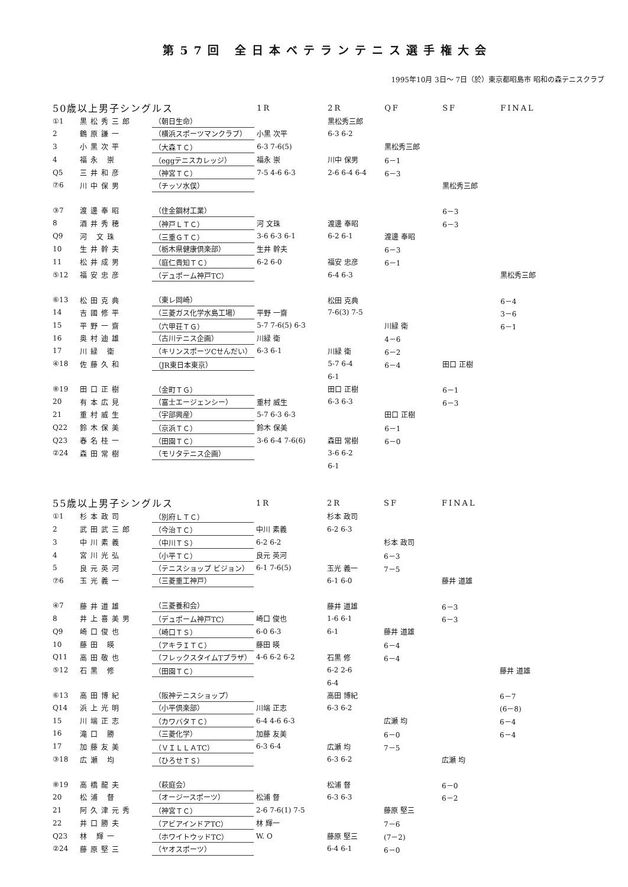第57回 全日本ベテランテニス選手権大会
1995年10月 3日～ 7日（於）東京都昭島市 昭和の森テニスクラブ
| 50歳以上男子シングルス | | | 1R | 2R | QF | SF | FINAL |
| --- | --- | --- | --- | --- | --- | --- | --- |
| ①1 | 黒松秀三郎 | （朝日生命） | | 黒松秀三郎 | | | |
| 2 | 鶴原謙一 | （横浜スポーツマンクラブ） | 小黒 次平 | 6-3 6-2 | | | |
| 3 | 小黒次平 | （大森ＴＣ） | 6-3 7-6(5) | | 黒松秀三郎 | | |
| 4 | 福永 崇 | （eggテニスカレッジ） | 福永 崇 | 川中 保男 | 6－1 | | |
| Q5 | 三井和彦 | （神宮ＴＣ） | 7-5 4-6 6-3 | 2-6 6-4 6-4 | 6－3 | | |
| ⑦6 | 川中保男 | （チッソ水俣） | | | | 黒松秀三郎 | |
| ③7 | 渡邊奉昭 | （住金鋼材工業） | | | | 6－3 | |
| 8 | 酒井秀穂 | （神戸ＬＴＣ） | 河 文珠 | 渡邊 奉昭 | | 6－3 | |
| Q9 | 河 文珠 | （三重ＧＴＣ） | 3-6 6-3 6-1 | 6-2 6-1 | 渡邊 奉昭 | | |
| 10 | 生井幹夫 | （栃木県健康倶楽部） | 生井 幹夫 | | 6－3 | | |
| 11 | 松井成男 | （庭仁貴知ＴＣ） | 6-2 6-0 | 福安 忠彦 | 6－1 | | |
| ⑤12 | 福安忠彦 | （デュポーム神戸TC） | | 6-4 6-3 | | | 黒松秀三郎 |
| ⑥13 | 松田克典 | （東レ岡崎） | | 松田 克典 | | | 6－4 |
| 14 | 吉國修平 | （三菱ガス化学水島工場） | 平野 一齋 | 7-6(3) 7-5 | | | 3－6 |
| 15 | 平野一齋 | （六甲荘ＴＧ） | 5-7 7-6(5) 6-3 | | 川緑 衛 | | 6－1 |
| 16 | 奥村迪雄 | （古川テニス企画） | 川緑 衛 | | 4－6 | | |
| 17 | 川緑 衛 | （キリンスポーツCせんだい） | 6-3 6-1 | 川緑 衛 | 6－2 | | |
| ④18 | 佐藤久和 | （JR東日本東京） | | 5-7 6-4 | 6－4 | 田口 正樹 | |
| | | | | 6-1 | | | |
| ⑧19 | 田口正樹 | （金町ＴＧ） | | 田口 正樹 | | 6－1 | |
| 20 | 有本広見 | （富士エージェンシー） | 重村 威生 | 6-3 6-3 | | 6－3 | |
| 21 | 重村威生 | （宇部興産） | 5-7 6-3 6-3 | | 田口 正樹 | | |
| Q22 | 鈴木保美 | （京浜ＴＣ） | 鈴木 保美 | | 6－1 | | |
| Q23 | 春名桂一 | （田園ＴＣ） | 3-6 6-4 7-6(6) | 森田 常樹 | 6－0 | | |
| ②24 | 森田常樹 | （モリタテニス企画） | | 3-6 6-2 | | | |
| | | | | 6-1 | | | |
| 55歳以上男子シングルス | | | 1R | 2R | SF | FINAL | |
| --- | --- | --- | --- | --- | --- | --- | --- |
| ①1 | 杉本政司 | （別府ＬＴＣ） | | 杉本 政司 | | | |
| 2 | 武田武三郎 | （今治ＴＣ） | 中川 素義 | 6-2 6-3 | | | |
| 3 | 中川素義 | （中川ＴＳ） | 6-2 6-2 | | 杉本 政司 | | |
| 4 | 宮川光弘 | （小平ＴＣ） | 良元 英河 | | 6－3 | | |
| 5 | 良元英河 | （テニスショップ ビジョン） | 6-1 7-6(5) | 玉光 義一 | 7－5 | | |
| ⑦6 | 玉光義一 | （三菱重工神戸） | | 6-1 6-0 | | 藤井 道雄 | |
| ④7 | 藤井道雄 | （三菱養和会） | | 藤井 道雄 | | 6－3 | |
| 8 | 井上喜美男 | （デュポーム神戸TC） | 崎口 俊也 | 1-6 6-1 | | 6－3 | |
| Q9 | 崎口俊也 | （崎口ＴＳ） | 6-0 6-3 | 6-1 | 藤井 道雄 | | |
| 10 | 藤田 暎 | （アキラＩＴＣ） | 藤田 暎 | | 6－4 | | |
| Q11 | 高田敬也 | （フレックスタイムTプラザ） | 4-6 6-2 6-2 | 石黒 修 | 6－4 | | |
| ⑤12 | 石黒 修 | （田園ＴＣ） | | 6-2 2-6 | | | 藤井 道雄 |
| | | | | 6-4 | | | |
| ⑥13 | 高田博紀 | （阪神テニスショップ） | | 高田 博紀 | | | 6－7 |
| Q14 | 浜上光明 | （小平倶楽部） | 川端 正志 | 6-3 6-2 | | | (6－8) |
| 15 | 川端正志 | （カワバタＴＣ） | 6-4 4-6 6-3 | | 広瀬 均 | | 6－4 |
| 16 | 滝口 勝 | （三菱化学） | 加藤 友美 | | 6－0 | | 6－4 |
| 17 | 加藤友美 | （ＶＩＬＬＡTC） | 6-3 6-4 | 広瀬 均 | 7－5 | | |
| ③18 | 広瀬 均 | （ひろせＴＳ） | | 6-3 6-2 | | 広瀬 均 | |
| ⑧19 | 高橋龍夫 | （萩庭会） | | 松浦 督 | | 6－0 | |
| 20 | 松浦 督 | （オージースポーツ） | 松浦 督 | 6-3 6-3 | | 6－2 | |
| 21 | 阿久津元秀 | （神宮ＴＣ） | 2-6 7-6(1) 7-5 | | 藤原 堅三 | | |
| 22 | 井口勝夫 | （アビアインドアTC） | 林 輝一 | | 7－6 | | |
| Q23 | 林 輝一 | （ホワイトウッドTC） | W. O | 藤原 堅三 | (7－2) | | |
| ②24 | 藤原堅三 | （ヤオスポーツ） | | 6-4 6-1 | 6－0 | | |